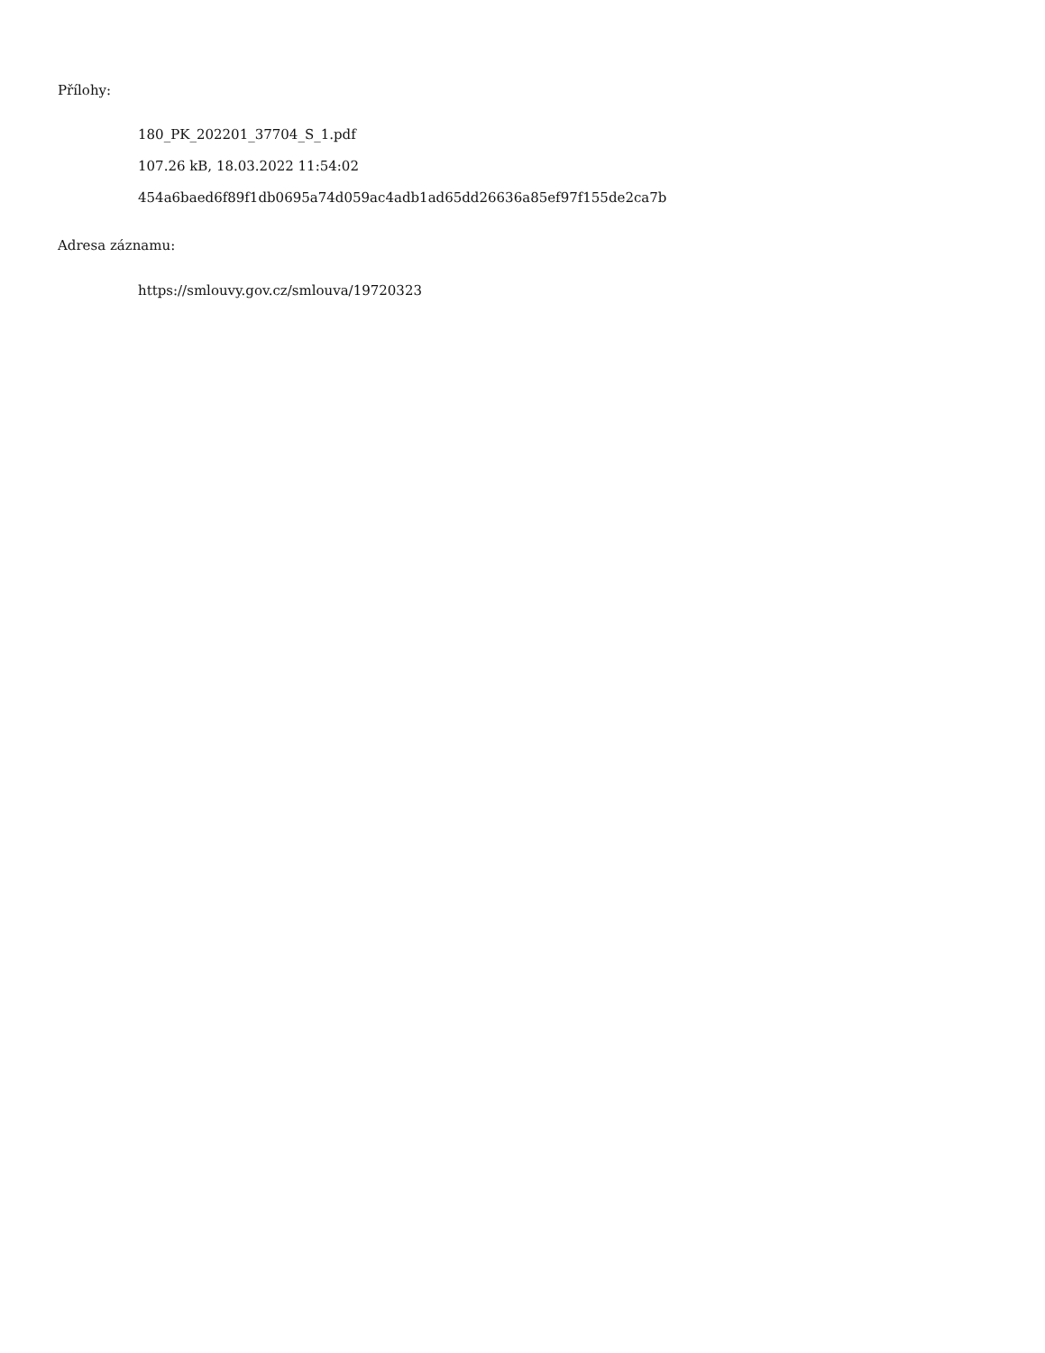Přílohy:
180_PK_202201_37704_S_1.pdf
107.26 kB, 18.03.2022 11:54:02
454a6baed6f89f1db0695a74d059ac4adb1ad65dd26636a85ef97f155de2ca7b
Adresa záznamu:
https://smlouvy.gov.cz/smlouva/19720323